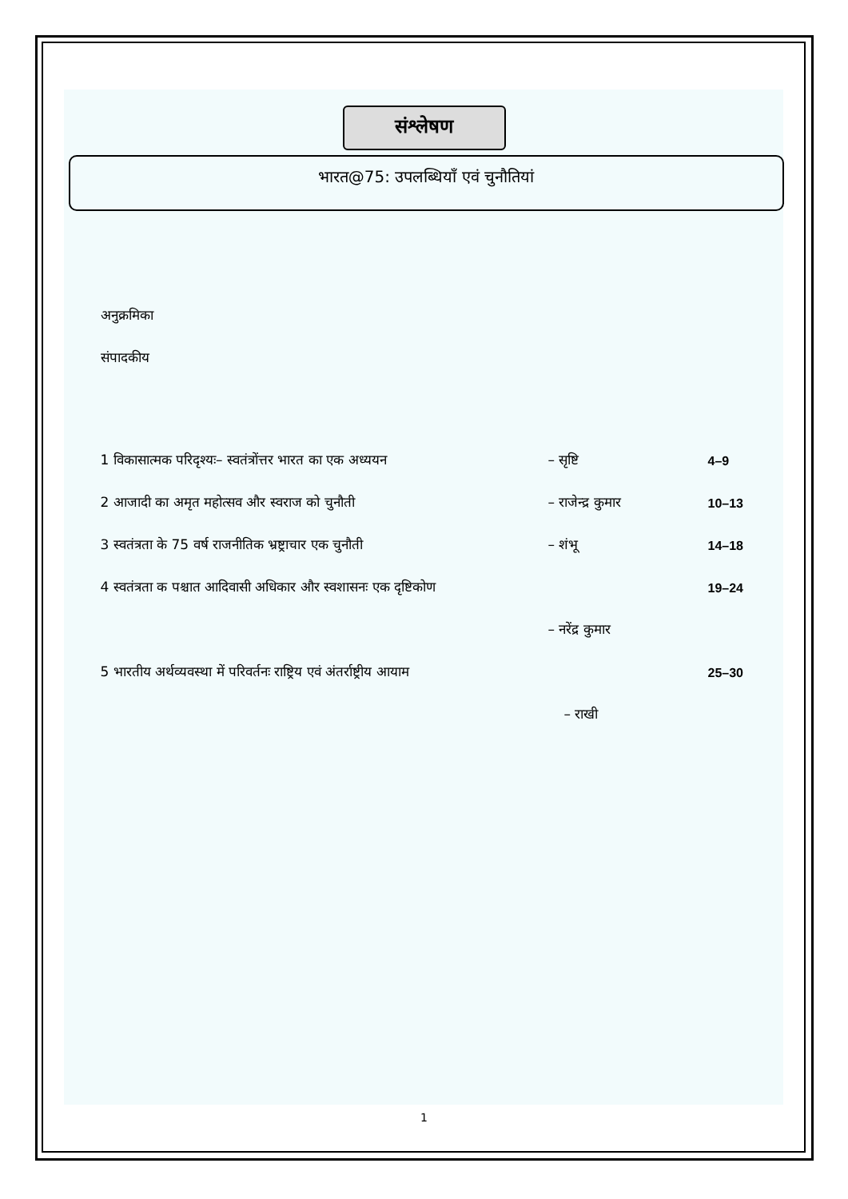संश्लेषण
भारत@75: उपलब्धियाँ एवं चुनौतियां
अनुक्रमिका
संपादकीय
1 विकासात्मक परिदृश्यः– स्वतंत्रोंत्तर भारत का एक अध्ययन – सृष्टि 4–9
2 आजादी का अमृत महोत्सव और स्वराज को चुनौती – राजेन्द्र कुमार 10–13
3 स्वतंत्रता के 75 वर्ष राजनीतिक भ्रष्ट्राचार एक चुनौती – शंभू 14–18
4 स्वतंत्रता क पश्चात आदिवासी अधिकार और स्वशासनः एक दृष्टिकोण 19–24
– नरेंद्र कुमार
5 भारतीय अर्थव्यवस्था में परिवर्तनः राष्ट्रिय एवं अंतर्राष्ट्रीय आयाम 25–30
– राखी
1